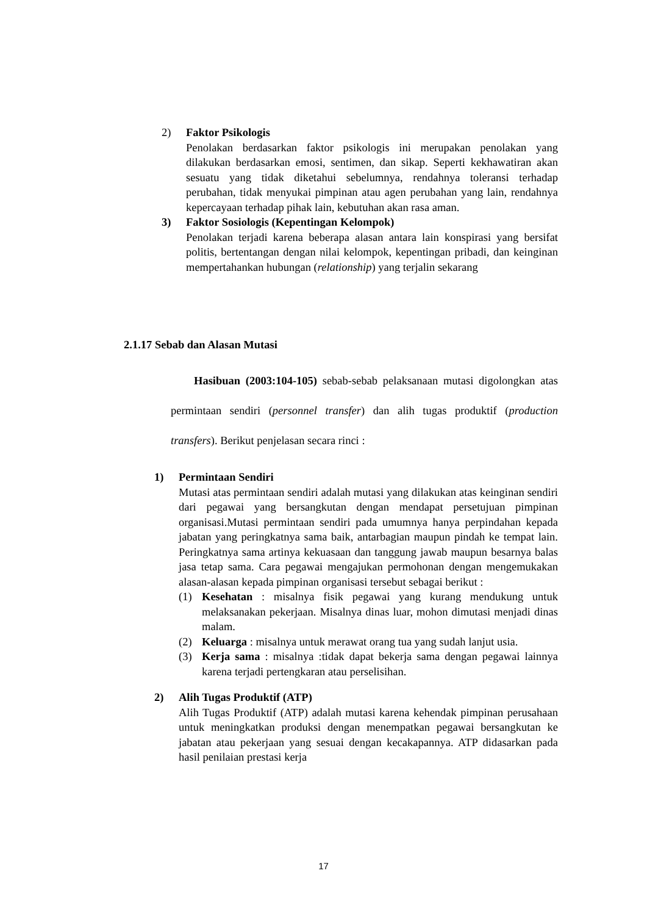2) Faktor Psikologis
Penolakan berdasarkan faktor psikologis ini merupakan penolakan yang dilakukan berdasarkan emosi, sentimen, dan sikap. Seperti kekhawatiran akan sesuatu yang tidak diketahui sebelumnya, rendahnya toleransi terhadap perubahan, tidak menyukai pimpinan atau agen perubahan yang lain, rendahnya kepercayaan terhadap pihak lain, kebutuhan akan rasa aman.
3) Faktor Sosiologis (Kepentingan Kelompok)
Penolakan terjadi karena beberapa alasan antara lain konspirasi yang bersifat politis, bertentangan dengan nilai kelompok, kepentingan pribadi, dan keinginan mempertahankan hubungan (relationship) yang terjalin sekarang
2.1.17 Sebab dan Alasan Mutasi
Hasibuan (2003:104-105) sebab-sebab pelaksanaan mutasi digolongkan atas permintaan sendiri (personnel transfer) dan alih tugas produktif (production transfers). Berikut penjelasan secara rinci :
1) Permintaan Sendiri
Mutasi atas permintaan sendiri adalah mutasi yang dilakukan atas keinginan sendiri dari pegawai yang bersangkutan dengan mendapat persetujuan pimpinan organisasi.Mutasi permintaan sendiri pada umumnya hanya perpindahan kepada jabatan yang peringkatnya sama baik, antarbagian maupun pindah ke tempat lain. Peringkatnya sama artinya kekuasaan dan tanggung jawab maupun besarnya balas jasa tetap sama. Cara pegawai mengajukan permohonan dengan mengemukakan alasan-alasan kepada pimpinan organisasi tersebut sebagai berikut :
(1) Kesehatan : misalnya fisik pegawai yang kurang mendukung untuk melaksanakan pekerjaan. Misalnya dinas luar, mohon dimutasi menjadi dinas malam.
(2) Keluarga : misalnya untuk merawat orang tua yang sudah lanjut usia.
(3) Kerja sama : misalnya :tidak dapat bekerja sama dengan pegawai lainnya karena terjadi pertengkaran atau perselisihan.
2) Alih Tugas Produktif (ATP)
Alih Tugas Produktif (ATP) adalah mutasi karena kehendak pimpinan perusahaan untuk meningkatkan produksi dengan menempatkan pegawai bersangkutan ke jabatan atau pekerjaan yang sesuai dengan kecakapannya. ATP didasarkan pada hasil penilaian prestasi kerja
17